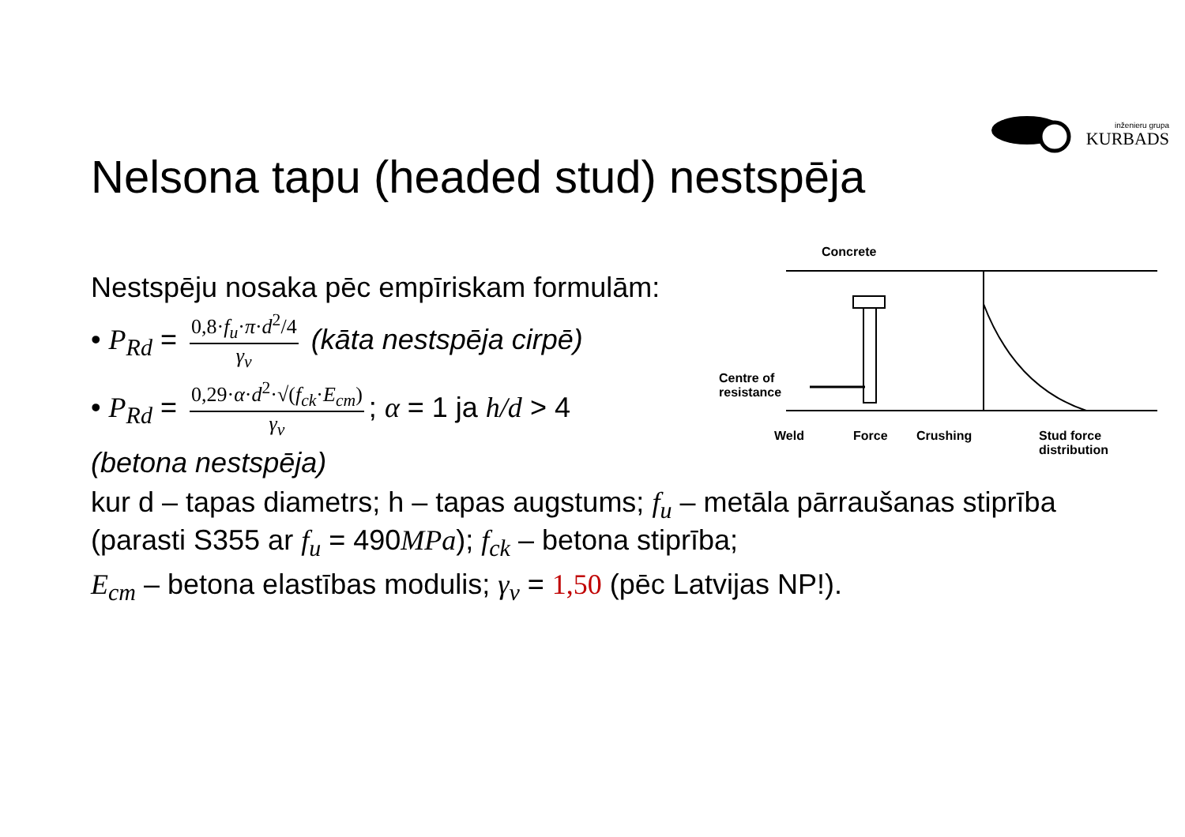inženieru grupa
KURBADS
Nelsona tapu (headed stud) nestspēja
Nestspēju nosaka pēc empīriskam formulām:
• P<sub>Rd</sub> = 0,8·f<sub>u</sub>·π·d<sup>2</sup>/4 γ<sub>v</sub> (kāta nestspēja cirpē)
• P<sub>Rd</sub> = 0,29·α·d<sup>2</sup>·√(f<sub>ck</sub>·E<sub>cm</sub>) γ<sub>v</sub>; α = 1 ja h/d > 4
(betona nestspēja)
kur d – tapas diametrs; h – tapas augstums; f<sub>u</sub> – metāla pārraušanas stiprība (parasti S355 ar f<sub>u</sub> = 490MPa); f<sub>ck</sub> – betona stiprība;
E<sub>cm</sub> – betona elastības modulis; γ<sub>v</sub> = 1,50 (pēc Latvijas NP!).
Concrete
Centre of
resistance
Weld Force Crushing
Stud force
distribution